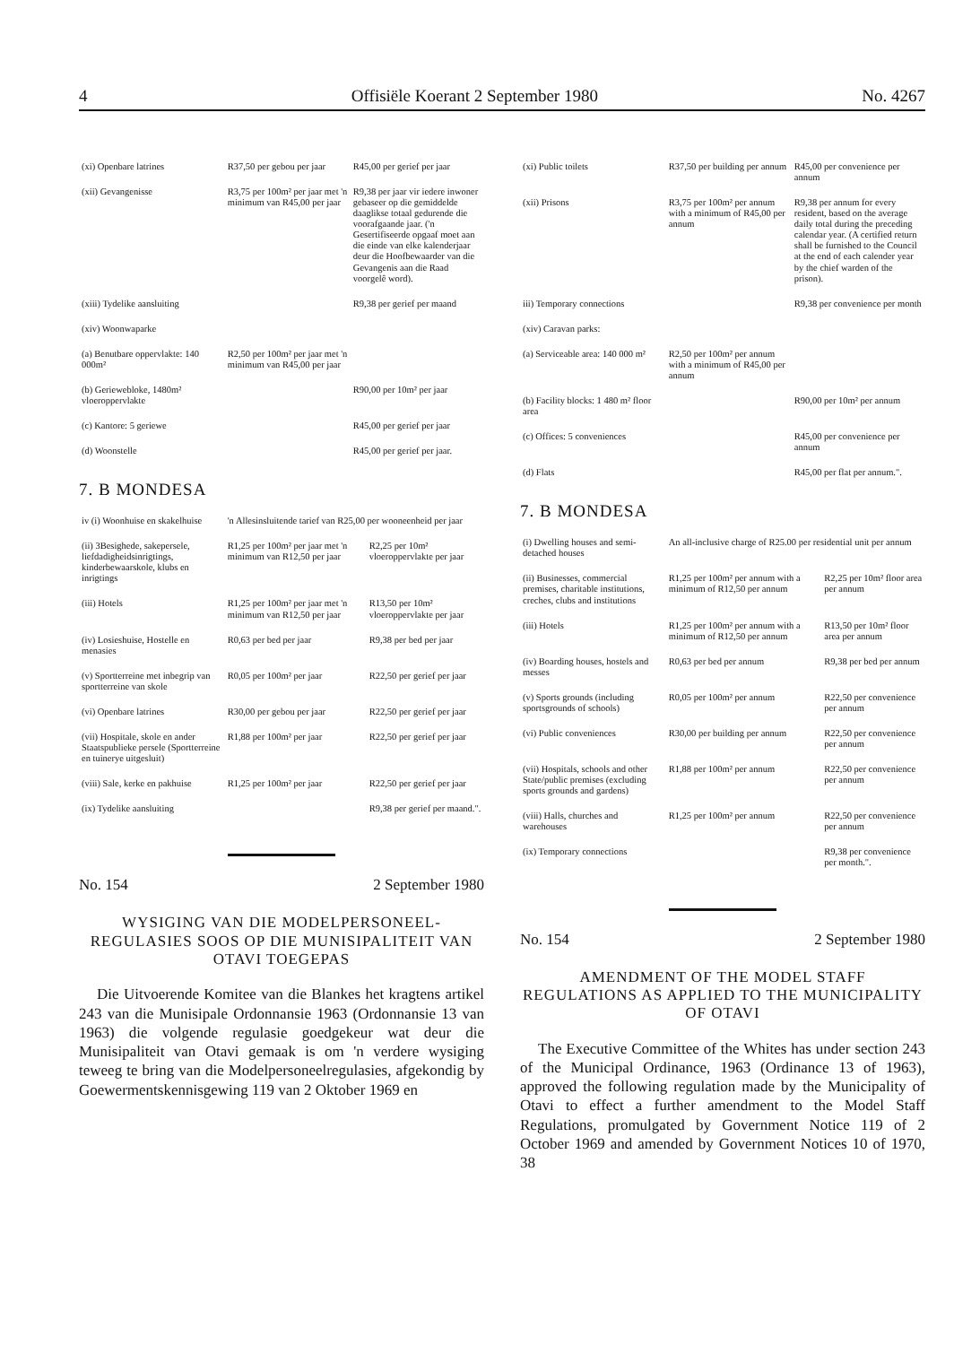4 Offisiële Koerant 2 September 1980 No. 4267
| (xi) Openbare latrines | R37,50 per gebou per jaar | R45,00 per gerief per jaar |
| (xii) Gevangenisse | R3,75 per 100m² per jaar met 'n minimum van R45,00 per jaar | R9,38 per jaar vir iedere inwoner gebaseer op die gemiddelde daaglikse totaal gedurende die voorafgaande jaar. ('n Gesertifiseerde opgaaf moet aan die einde van elke kalenderjaar deur die Hoofbewaarder van die Gevangenis aan die Raad voorgelê word). |
| (xiii) Tydelike aansluiting | | R9,38 per gerief per maand |
| (xiv) Woonwaparke | | |
| (a) Benutbare oppervlakte: 140 000m² | R2,50 per 100m² per jaar met 'n minimum van R45,00 per jaar | |
| (b) Geriewebloke, 1480m² vloeroppervlakte | | R90,00 per 10m² per jaar |
| (c) Kantore: 5 geriewe | | R45,00 per gerief per jaar |
| (d) Woonstelle | | R45,00 per gerief per jaar. |
7. B MONDESA
| iv (i) Woonhuise en skakelhuise | 'n Allesinsluitende tarief van R25,00 per wooneenheid per jaar | |
| (ii) 3Besighede, sakepersele, liefdadigheidsinrigtings, kinderbewaarskole, klubs en inrigtings | R1,25 per 100m² per jaar met 'n minimum van R12,50 per jaar | R2,25 per 10m² vloeroppervlakte per jaar |
| (iii) Hotels | R1,25 per 100m² per jaar met 'n minimum van R12,50 per jaar | R13,50 per 10m² vloeroppervlakte per jaar |
| (iv) Losieshuise, Hostelle en menasies | R0,63 per bed per jaar | R9,38 per bed per jaar |
| (v) Sportterreine met inbegrip van sportterreine van skole | R0,05 per 100m² per jaar | R22,50 per gerief per jaar |
| (vi) Openbare latrines | R30,00 per gebou per jaar | R22,50 per gerief per jaar |
| (vii) Hospitale, skole en ander Staatspublieke persele (Sportterreine en tuinerye uitgesluit) | R1,88 per 100m² per jaar | R22,50 per gerief per jaar |
| (viii) Sale, kerke en pakhuise | R1,25 per 100m² per jaar | R22,50 per gerief per jaar |
| (ix) Tydelike aansluiting | | R9,38 per gerief per maand.". |
No. 154 2 September 1980
WYSIGING VAN DIE MODELPERSONEEL-REGULASIES SOOS OP DIE MUNISIPALITEIT VAN OTAVI TOEGEPAS
Die Uitvoerende Komitee van die Blankes het kragtens artikel 243 van die Munisipale Ordonnansie 1963 (Ordonnansie 13 van 1963) die volgende regulasie goedgekeur wat deur die Munisipaliteit van Otavi gemaak is om 'n verdere wysiging teweeg te bring van die Modelpersoneelregulasies, afgekondig by Goewermentskennisgewing 119 van 2 Oktober 1969 en
| (xi) Public toilets | R37,50 per building per annum | R45,00 per convenience per annum |
| (xii) Prisons | R3,75 per 100m² per annum with a minimum of R45,00 per annum | R9,38 per annum for every resident, based on the average daily total during the preceding calendar year. (A certified return shall be furnished to the Council at the end of each calender year by the chief warden of the prison). |
| iii) Temporary connections | | R9,38 per convenience per month |
| (xiv) Caravan parks: | | |
| (a) Serviceable area: 140 000 m² | R2,50 per 100m² per annum with a minimum of R45,00 per annum | |
| (b) Facility blocks: 1 480 m² floor area | | R90,00 per 10m² per annum |
| (c) Offices: 5 conveniences | | R45,00 per convenience per annum |
| (d) Flats | | R45,00 per flat per annum.". |
7. B MONDESA
| (i) Dwelling houses and semi-detached houses | An all-inclusive charge of R25.00 per residential unit per annum | |
| (ii) Businesses, commercial premises, charitable institutions, creches, clubs and institutions | R1,25 per 100m² per annum with a minimum of R12,50 per annum | R2,25 per 10m² floor area per annum |
| (iii) Hotels | R1,25 per 100m² per annum with a minimum of R12,50 per annum | R13,50 per 10m² floor area per annum |
| (iv) Boarding houses, hostels and messes | R0,63 per bed per annum | R9,38 per bed per annum |
| (v) Sports grounds (including sportsgrounds of schools) | R0,05 per 100m² per annum | R22,50 per convenience per annum |
| (vi) Public conveniences | R30,00 per building per annum | R22,50 per convenience per annum |
| (vii) Hospitals, schools and other State/public premises (excluding sports grounds and gardens) | R1,88 per 100m² per annum | R22,50 per convenience per annum |
| (viii) Halls, churches and warehouses | R1,25 per 100m² per annum | R22,50 per convenience per annum |
| (ix) Temporary connections | | R9,38 per convenience per month.". |
No. 154 2 September 1980
AMENDMENT OF THE MODEL STAFF REGULATIONS AS APPLIED TO THE MUNICIPALITY OF OTAVI
The Executive Committee of the Whites has under section 243 of the Municipal Ordinance, 1963 (Ordinance 13 of 1963), approved the following regulation made by the Municipality of Otavi to effect a further amendment to the Model Staff Regulations, promulgated by Government Notice 119 of 2 October 1969 and amended by Government Notices 10 of 1970, 38